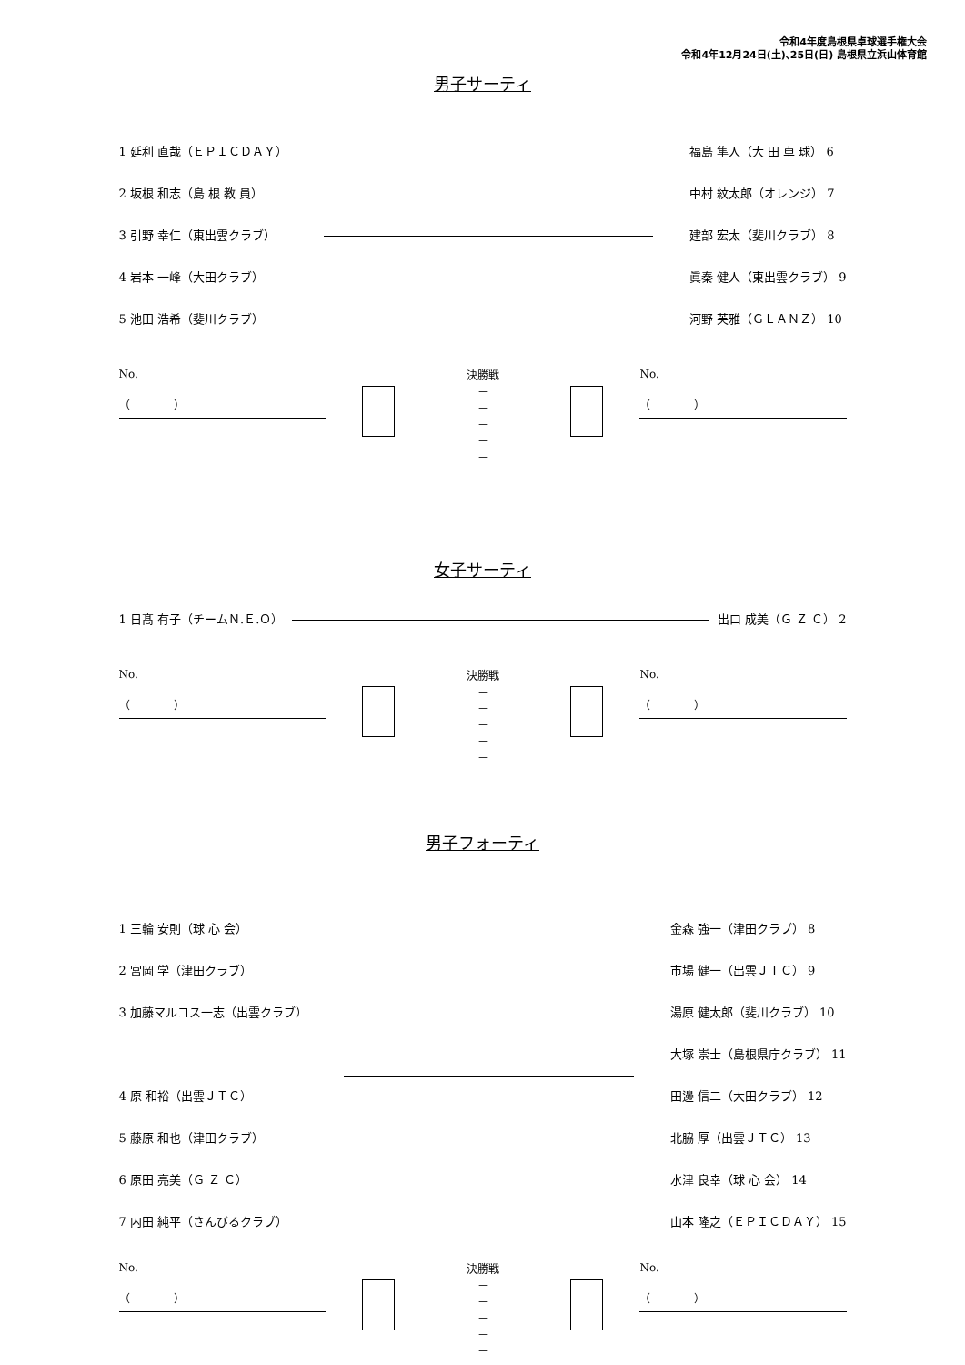令和4年度島根県卓球選手権大会
令和4年12月24日(土)､25日(日) 島根県立浜山体育館
男子サーティ
1 延利 直哉（ＥＰＩＣＤＡＹ）
2 坂根 和志（島 根 教 員）
3 引野 幸仁（東出雲クラブ）
4 岩本 一峰（大田クラブ）
5 池田 浩希（斐川クラブ）
福島 隼人（大 田 卓 球） 6
中村 紋太郎（オレンジ） 7
建部 宏太（斐川クラブ） 8
眞秦 健人（東出雲クラブ） 9
河野 芙雅（ＧＬＡＮＺ） 10
No.
（　　　　）
決勝戦
－
－
－
－
－
No.
（　　　　）
女子サーティ
1 日髙 有子（チームＮ.Ｅ.Ｏ） 出口 成美（Ｇ Ｚ Ｃ） 2
No.
（　　　　）
決勝戦
－
－
－
－
－
No.
（　　　　）
男子フォーティ
1 三輪 安則（球 心 会）
2 宮岡 学（津田クラブ）
3 加藤マルコス一志（出雲クラブ）
4 原 和裕（出雲ＪＴＣ）
5 藤原 和也（津田クラブ）
6 原田 亮美（Ｇ Ｚ Ｃ）
7 内田 純平（さんびるクラブ）
金森 強一（津田クラブ） 8
市場 健一（出雲ＪＴＣ） 9
湯原 健太郎（斐川クラブ） 10
大塚 崇士（島根県庁クラブ） 11
田邊 信二（大田クラブ） 12
北脇 厚（出雲ＪＴＣ） 13
水津 良幸（球 心 会） 14
山本 隆之（ＥＰＩＣＤＡＹ） 15
No.
（　　　　）
決勝戦
－
－
－
－
－
No.
（　　　　）